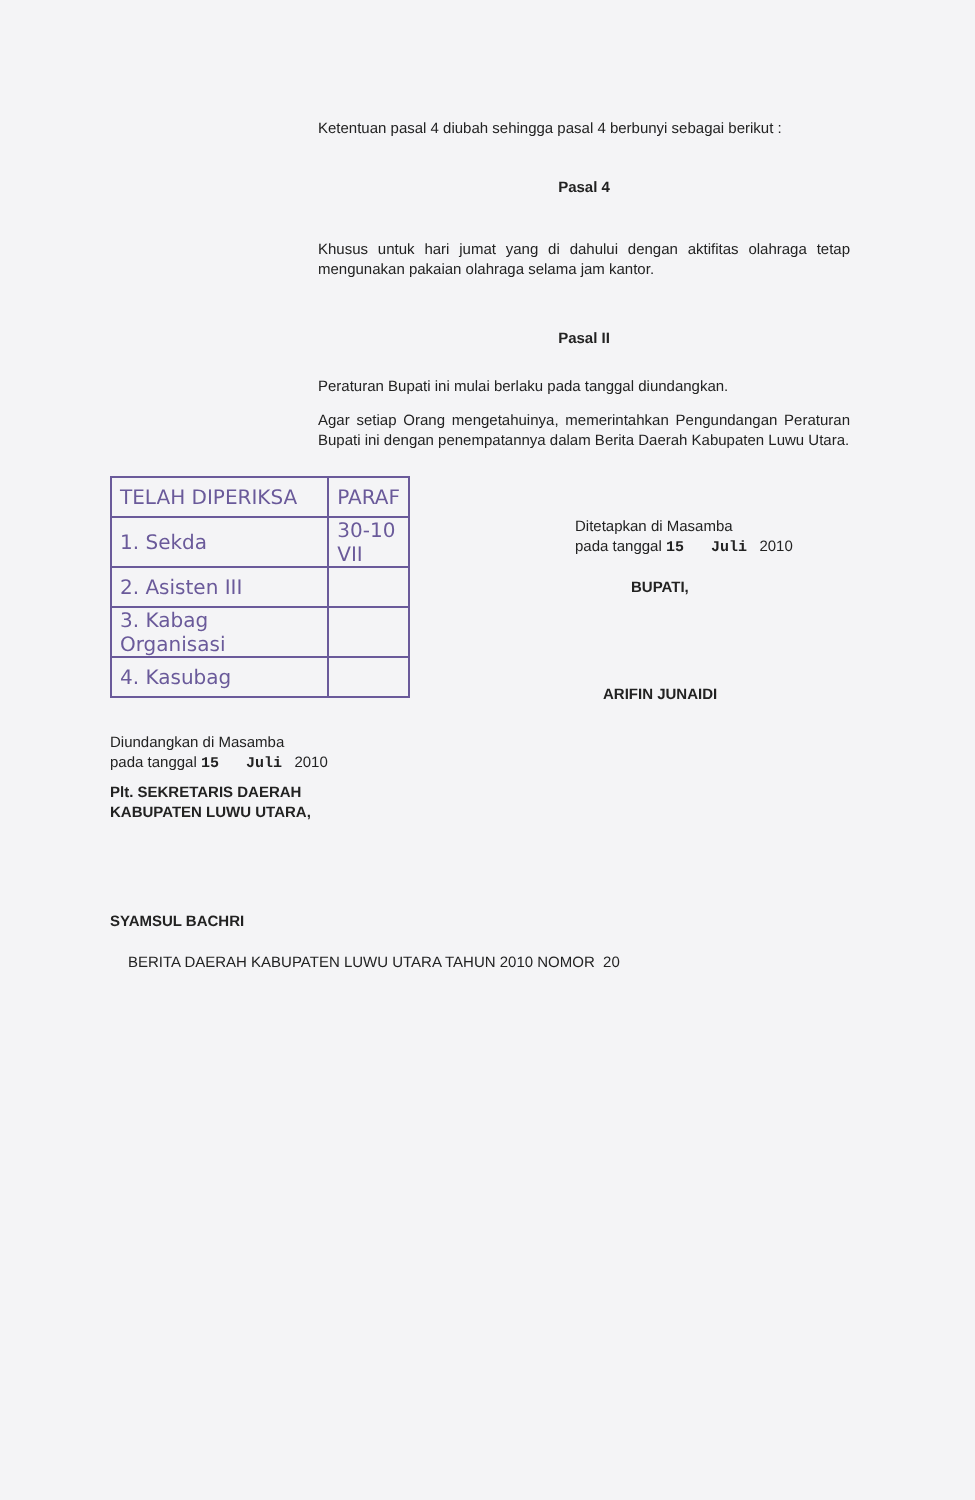Ketentuan pasal 4 diubah sehingga pasal 4 berbunyi sebagai berikut :
Pasal 4
Khusus untuk hari jumat yang di dahului dengan aktifitas olahraga tetap mengunakan pakaian olahraga selama jam kantor.
Pasal II
Peraturan Bupati ini mulai berlaku pada tanggal diundangkan.
Agar setiap Orang mengetahuinya, memerintahkan Pengundangan Peraturan Bupati ini dengan penempatannya dalam Berita Daerah Kabupaten Luwu Utara.
| TELAH DIPERIKSA | PARAF |
| --- | --- |
| 1. Sekda | 30-10 VII |
| 2. Asisten III | |
| 3. Kabag Organisasi | |
| 4. Kasubag | |
Diundangkan di Masamba
pada tanggal 15 Juli 2010
Plt. SEKRETARIS DAERAH
KABUPATEN LUWU UTARA,
SYAMSUL BACHRI
Ditetapkan di Masamba
pada tanggal 15 Juli 2010
BUPATI,
ARIFIN JUNAIDI
BERITA DAERAH KABUPATEN LUWU UTARA TAHUN 2010 NOMOR 20